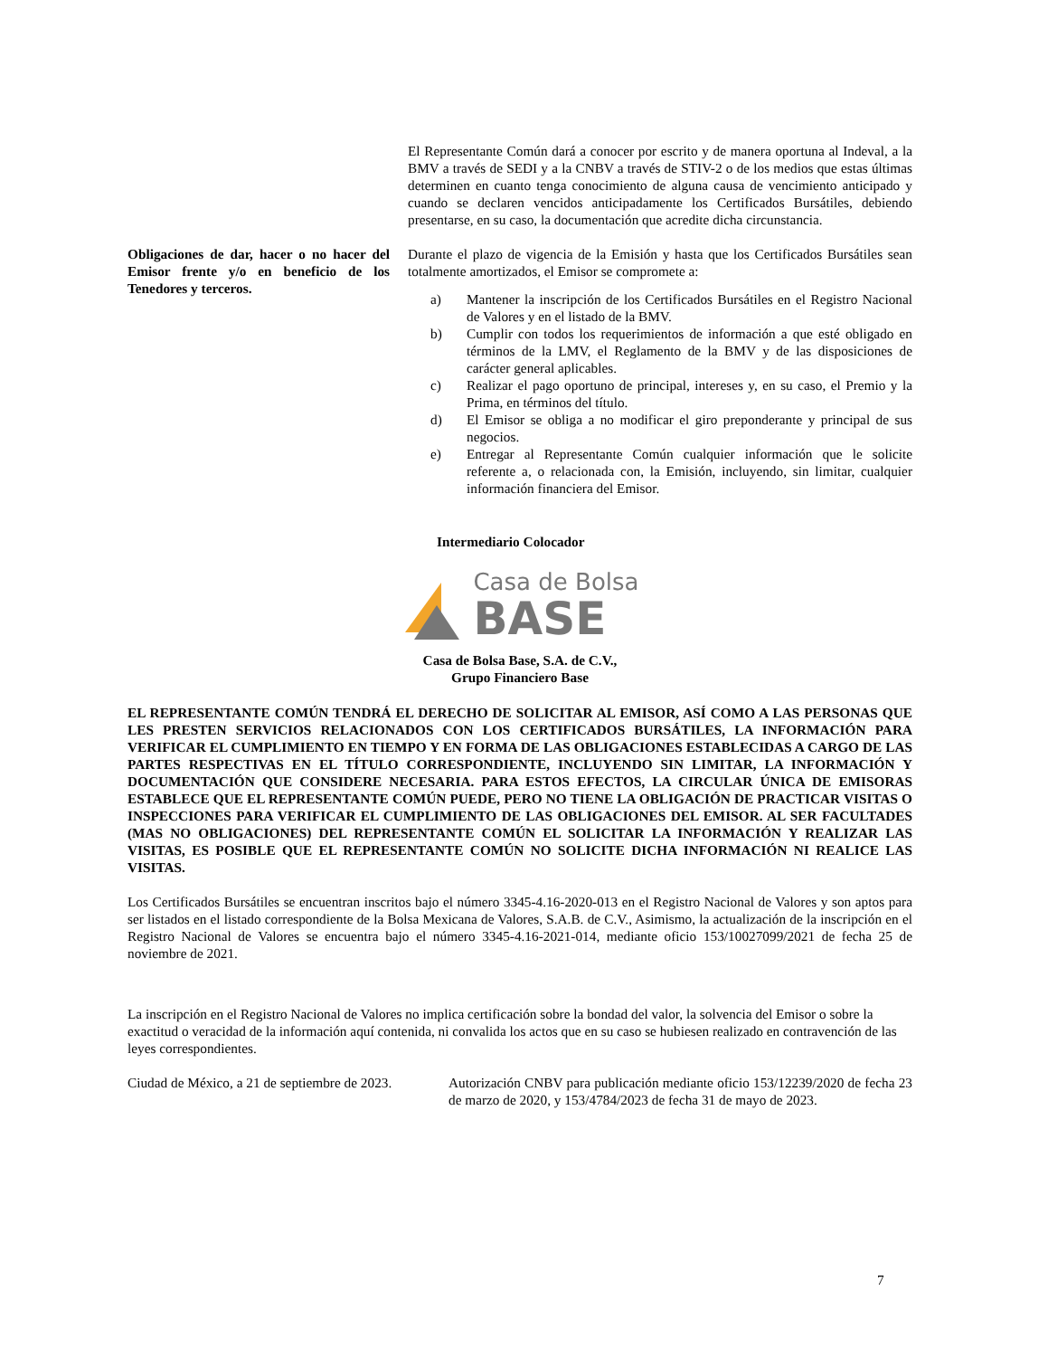El Representante Común dará a conocer por escrito y de manera oportuna al Indeval, a la BMV a través de SEDI y a la CNBV a través de STIV-2 o de los medios que estas últimas determinen en cuanto tenga conocimiento de alguna causa de vencimiento anticipado y cuando se declaren vencidos anticipadamente los Certificados Bursátiles, debiendo presentarse, en su caso, la documentación que acredite dicha circunstancia.
Obligaciones de dar, hacer o no hacer del Emisor frente y/o en beneficio de los Tenedores y terceros.
Durante el plazo de vigencia de la Emisión y hasta que los Certificados Bursátiles sean totalmente amortizados, el Emisor se compromete a:
a) Mantener la inscripción de los Certificados Bursátiles en el Registro Nacional de Valores y en el listado de la BMV.
b) Cumplir con todos los requerimientos de información a que esté obligado en términos de la LMV, el Reglamento de la BMV y de las disposiciones de carácter general aplicables.
c) Realizar el pago oportuno de principal, intereses y, en su caso, el Premio y la Prima, en términos del título.
d) El Emisor se obliga a no modificar el giro preponderante y principal de sus negocios.
e) Entregar al Representante Común cualquier información que le solicite referente a, o relacionada con, la Emisión, incluyendo, sin limitar, cualquier información financiera del Emisor.
Intermediario Colocador
Casa de Bolsa
BASE
Casa de Bolsa Base, S.A. de C.V.,
Grupo Financiero Base
EL REPRESENTANTE COMÚN TENDRÁ EL DERECHO DE SOLICITAR AL EMISOR, ASÍ COMO A LAS PERSONAS QUE LES PRESTEN SERVICIOS RELACIONADOS CON LOS CERTIFICADOS BURSÁTILES, LA INFORMACIÓN PARA VERIFICAR EL CUMPLIMIENTO EN TIEMPO Y EN FORMA DE LAS OBLIGACIONES ESTABLECIDAS A CARGO DE LAS PARTES RESPECTIVAS EN EL TÍTULO CORRESPONDIENTE, INCLUYENDO SIN LIMITAR, LA INFORMACIÓN Y DOCUMENTACIÓN QUE CONSIDERE NECESARIA. PARA ESTOS EFECTOS, LA CIRCULAR ÚNICA DE EMISORAS ESTABLECE QUE EL REPRESENTANTE COMÚN PUEDE, PERO NO TIENE LA OBLIGACIÓN DE PRACTICAR VISITAS O INSPECCIONES PARA VERIFICAR EL CUMPLIMIENTO DE LAS OBLIGACIONES DEL EMISOR. AL SER FACULTADES (MAS NO OBLIGACIONES) DEL REPRESENTANTE COMÚN EL SOLICITAR LA INFORMACIÓN Y REALIZAR LAS VISITAS, ES POSIBLE QUE EL REPRESENTANTE COMÚN NO SOLICITE DICHA INFORMACIÓN NI REALICE LAS VISITAS.
Los Certificados Bursátiles se encuentran inscritos bajo el número 3345-4.16-2020-013 en el Registro Nacional de Valores y son aptos para ser listados en el listado correspondiente de la Bolsa Mexicana de Valores, S.A.B. de C.V., Asimismo, la actualización de la inscripción en el Registro Nacional de Valores se encuentra bajo el número 3345-4.16-2021-014, mediante oficio 153/10027099/2021 de fecha 25 de noviembre de 2021.
La inscripción en el Registro Nacional de Valores no implica certificación sobre la bondad del valor, la solvencia del Emisor o sobre la exactitud o veracidad de la información aquí contenida, ni convalida los actos que en su caso se hubiesen realizado en contravención de las leyes correspondientes.
Ciudad de México, a 21 de septiembre de 2023.
Autorización CNBV para publicación mediante oficio 153/12239/2020 de fecha 23 de marzo de 2020, y 153/4784/2023 de fecha 31 de mayo de 2023.
7